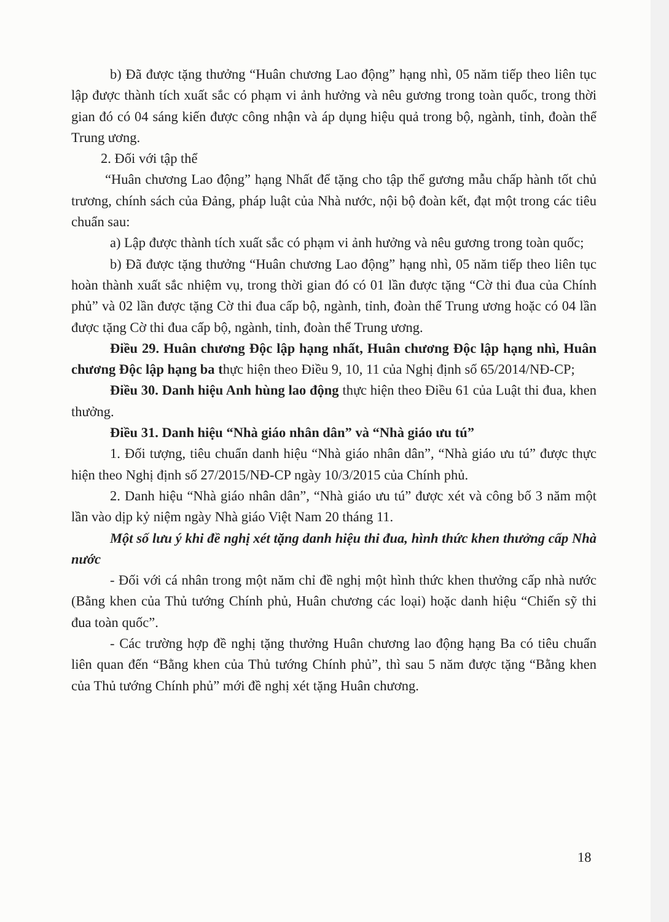b) Đã được tặng thưởng “Huân chương Lao động” hạng nhì, 05 năm tiếp theo liên tục lập được thành tích xuất sắc có phạm vi ảnh hưởng và nêu gương trong toàn quốc, trong thời gian đó có 04 sáng kiến được công nhận và áp dụng hiệu quả trong bộ, ngành, tỉnh, đoàn thể Trung ương.
2. Đối với tập thể
“Huân chương Lao động” hạng Nhất để tặng cho tập thể gương mẫu chấp hành tốt chủ trương, chính sách của Đảng, pháp luật của Nhà nước, nội bộ đoàn kết, đạt một trong các tiêu chuẩn sau:
a) Lập được thành tích xuất sắc có phạm vi ảnh hưởng và nêu gương trong toàn quốc;
b) Đã được tặng thưởng “Huân chương Lao động” hạng nhì, 05 năm tiếp theo liên tục hoàn thành xuất sắc nhiệm vụ, trong thời gian đó có 01 lần được tặng “Cờ thi đua của Chính phủ” và 02 lần được tặng Cờ thi đua cấp bộ, ngành, tỉnh, đoàn thể Trung ương hoặc có 04 lần được tặng Cờ thi đua cấp bộ, ngành, tỉnh, đoàn thể Trung ương.
Điều 29. Huân chương Độc lập hạng nhất, Huân chương Độc lập hạng nhì, Huân chương Độc lập hạng ba thực hiện theo Điều 9, 10, 11 của Nghị định số 65/2014/NĐ-CP;
Điều 30. Danh hiệu Anh hùng lao động thực hiện theo Điều 61 của Luật thi đua, khen thưởng.
Điều 31. Danh hiệu “Nhà giáo nhân dân” và “Nhà giáo ưu tú”
1. Đối tượng, tiêu chuẩn danh hiệu “Nhà giáo nhân dân”, “Nhà giáo ưu tú” được thực hiện theo Nghị định số 27/2015/NĐ-CP ngày 10/3/2015 của Chính phủ.
2. Danh hiệu “Nhà giáo nhân dân”, “Nhà giáo ưu tú” được xét và công bố 3 năm một lần vào dịp kỷ niệm ngày Nhà giáo Việt Nam 20 tháng 11.
Một số lưu ý khi đề nghị xét tặng danh hiệu thi đua, hình thức khen thưởng cấp Nhà nước
- Đối với cá nhân trong một năm chỉ đề nghị một hình thức khen thưởng cấp nhà nước (Bằng khen của Thủ tướng Chính phủ, Huân chương các loại) hoặc danh hiệu “Chiến sỹ thi đua toàn quốc”.
- Các trường hợp đề nghị tặng thưởng Huân chương lao động hạng Ba có tiêu chuẩn liên quan đến “Bằng khen của Thủ tướng Chính phủ”, thì sau 5 năm được tặng “Bằng khen của Thủ tướng Chính phủ” mới đề nghị xét tặng Huân chương.
18